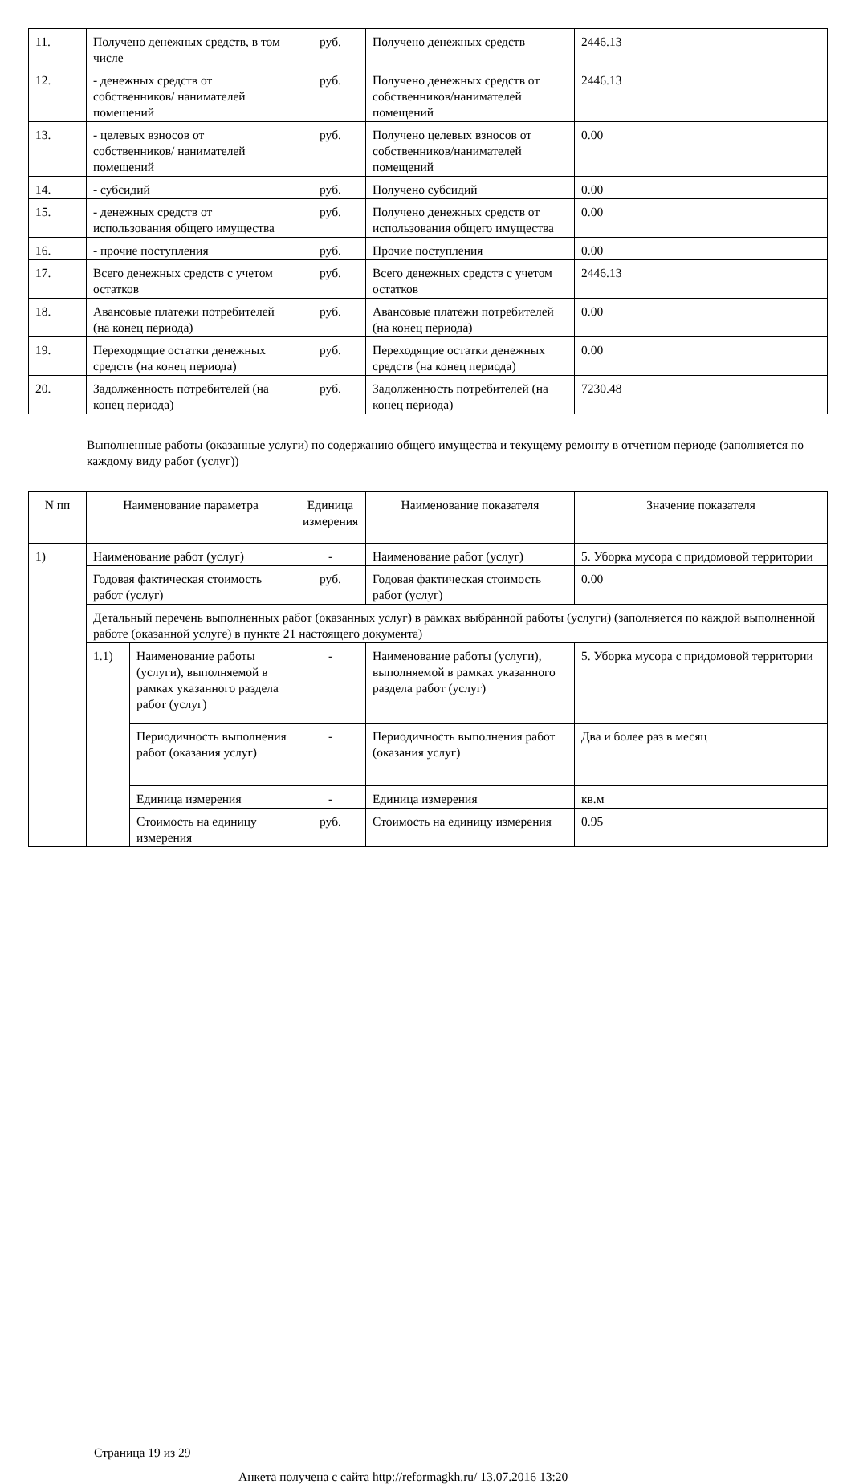| 11. | Получено денежных средств, в том числе | руб. | Получено денежных средств | 2446.13 |
| 12. | - денежных средств от собственников/ нанимателей помещений | руб. | Получено денежных средств от собственников/нанимателей помещений | 2446.13 |
| 13. | - целевых взносов от собственников/ нанимателей помещений | руб. | Получено целевых взносов от собственников/нанимателей помещений | 0.00 |
| 14. | - субсидий | руб. | Получено субсидий | 0.00 |
| 15. | - денежных средств от использования общего имущества | руб. | Получено денежных средств от использования общего имущества | 0.00 |
| 16. | - прочие поступления | руб. | Прочие поступления | 0.00 |
| 17. | Всего денежных средств с учетом остатков | руб. | Всего денежных средств с учетом остатков | 2446.13 |
| 18. | Авансовые платежи потребителей (на конец периода) | руб. | Авансовые платежи потребителей (на конец периода) | 0.00 |
| 19. | Переходящие остатки денежных средств (на конец периода) | руб. | Переходящие остатки денежных средств (на конец периода) | 0.00 |
| 20. | Задолженность потребителей (на конец периода) | руб. | Задолженность потребителей (на конец периода) | 7230.48 |
Выполненные работы (оказанные услуги) по содержанию общего имущества и текущему ремонту в отчетном периоде (заполняется по каждому виду работ (услуг))
| N пп | Наименование параметра | | Единица измерения | Наименование показателя | Значение показателя |
| --- | --- | --- | --- | --- | --- |
| 1) | Наименование работ (услуг) | | - | Наименование работ (услуг) | 5. Уборка мусора с придомовой территории |
| | Годовая фактическая стоимость работ (услуг) | | руб. | Годовая фактическая стоимость работ (услуг) | 0.00 |
| | Детальный перечень выполненных работ (оказанных услуг) в рамках выбранной работы (услуги) (заполняется по каждой выполненной работе (оказанной услуге) в пункте 21 настоящего документа) | | | | |
| | 1.1) | Наименование работы (услуги), выполняемой в рамках указанного раздела работ (услуг) | - | Наименование работы (услуги), выполняемой в рамках указанного раздела работ (услуг) | 5. Уборка мусора с придомовой территории |
| | | Периодичность выполнения работ (оказания услуг) | - | Периодичность выполнения работ (оказания услуг) | Два и более раз в месяц |
| | | Единица измерения | - | Единица измерения | кв.м |
| | | Стоимость на единицу измерения | руб. | Стоимость на единицу измерения | 0.95 |
Страница 19 из 29
Анкета получена с сайта http://reformagkh.ru/ 13.07.2016 13:20